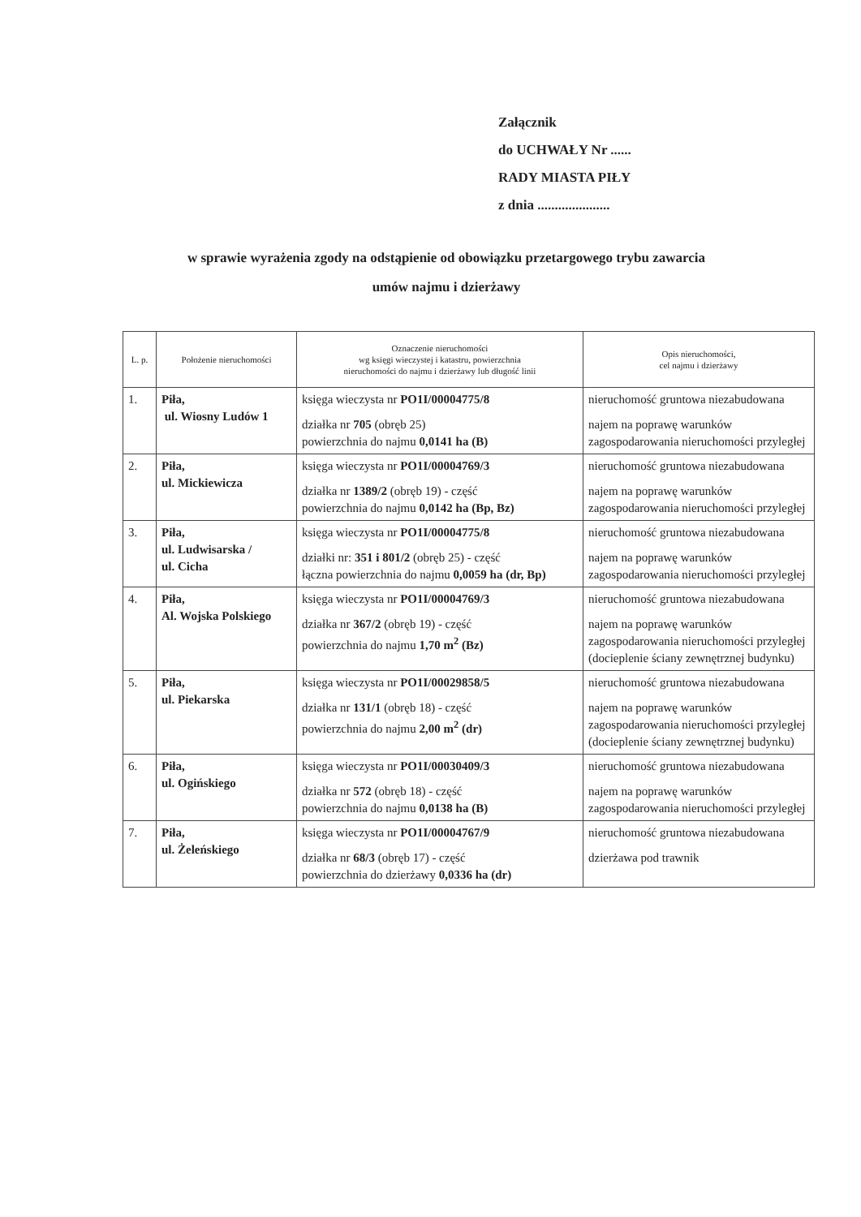Załącznik
do UCHWAŁY Nr ......
RADY MIASTA PIŁY
z dnia .....................
w sprawie wyrażenia zgody na odstąpienie od obowiązku przetargowego trybu zawarcia
umów najmu i dzierżawy
| L. p. | Położenie nieruchomości | Oznaczenie nieruchomości wg księgi wieczystej i katastru, powierzchnia nieruchomości do najmu i dzierżawy lub długość linii | Opis nieruchomości, cel najmu i dzierżawy |
| --- | --- | --- | --- |
| 1. | Piła, ul. Wiosny Ludów 1 | księga wieczysta nr PO1I/00004775/8 działka nr 705 (obręb 25) powierzchnia do najmu 0,0141 ha (B) | nieruchomość gruntowa niezabudowana najem na poprawę warunków zagospodarowania nieruchomości przyległej |
| 2. | Piła, ul. Mickiewicza | księga wieczysta nr PO1I/00004769/3 działka nr 1389/2 (obręb 19) - część powierzchnia do najmu 0,0142 ha (Bp, Bz) | nieruchomość gruntowa niezabudowana najem na poprawę warunków zagospodarowania nieruchomości przyległej |
| 3. | Piła, ul. Ludwisarska / ul. Cicha | księga wieczysta nr PO1I/00004775/8 działki nr: 351 i 801/2 (obręb 25) - część łączna powierzchnia do najmu 0,0059 ha (dr, Bp) | nieruchomość gruntowa niezabudowana najem na poprawę warunków zagospodarowania nieruchomości przyległej |
| 4. | Piła, Al. Wojska Polskiego | księga wieczysta nr PO1I/00004769/3 działka nr 367/2 (obręb 19) - część powierzchnia do najmu 1,70 m<sup>2</sup> (Bz) | nieruchomość gruntowa niezabudowana najem na poprawę warunków zagospodarowania nieruchomości przyległej (docieplenie ściany zewnętrznej budynku) |
| 5. | Piła, ul. Piekarska | księga wieczysta nr PO1I/00029858/5 działka nr 131/1 (obręb 18) - część powierzchnia do najmu 2,00 m<sup>2</sup> (dr) | nieruchomość gruntowa niezabudowana najem na poprawę warunków zagospodarowania nieruchomości przyległej (docieplenie ściany zewnętrznej budynku) |
| 6. | Piła, ul. Ogińskiego | księga wieczysta nr PO1I/00030409/3 działka nr 572 (obręb 18) - część powierzchnia do najmu 0,0138 ha (B) | nieruchomość gruntowa niezabudowana najem na poprawę warunków zagospodarowania nieruchomości przyległej |
| 7. | Piła, ul. Żeleńskiego | księga wieczysta nr PO1I/00004767/9 działka nr 68/3 (obręb 17) - część powierzchnia do dzierżawy 0,0336 ha (dr) | nieruchomość gruntowa niezabudowana dzierżawa pod trawnik |